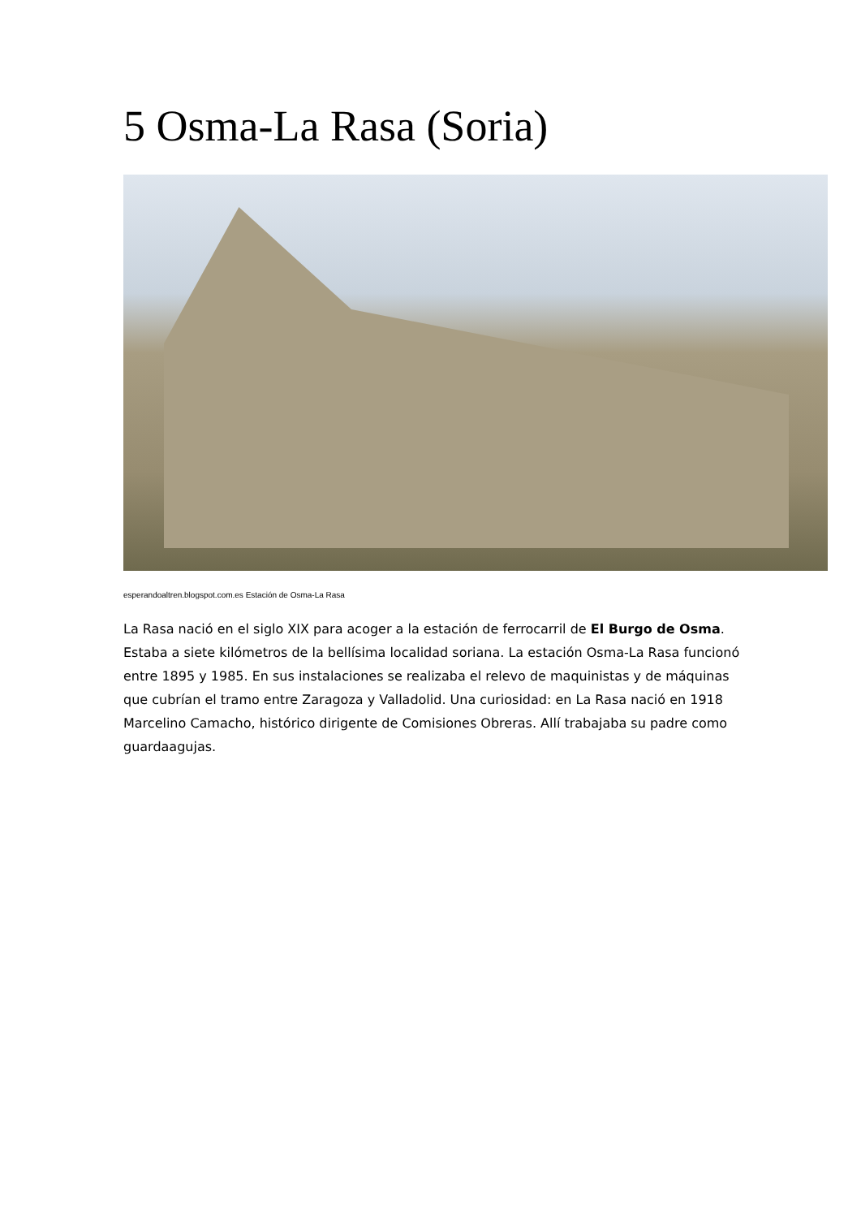5 Osma-La Rasa (Soria)
esperandoaltren.blogspot.com.es Estación de Osma-La Rasa
La Rasa nació en el siglo XIX para acoger a la estación de ferrocarril de El Burgo de Osma. Estaba a siete kilómetros de la bellísima localidad soriana. La estación Osma-La Rasa funcionó entre 1895 y 1985. En sus instalaciones se realizaba el relevo de maquinistas y de máquinas que cubrían el tramo entre Zaragoza y Valladolid. Una curiosidad: en La Rasa nació en 1918 Marcelino Camacho, histórico dirigente de Comisiones Obreras. Allí trabajaba su padre como guardaagujas.